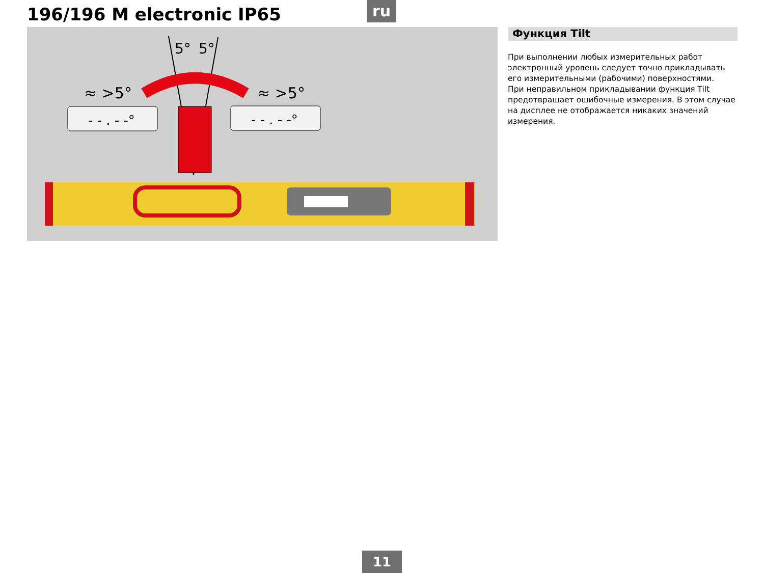196/196 M electronic IP65
ru
5°
5°
≈ >5°
≈ >5°
- - . - -°
- - . - -°
Функция Tilt
При выполнении любых измерительных работ электронный уровень следует точно прикладывать его измерительными (рабочими) поверхностями.
При неправильном прикладывании функция Tilt предотвращает ошибочные измерения. В этом случае на дисплее не отображается никаких значений измерения.
11